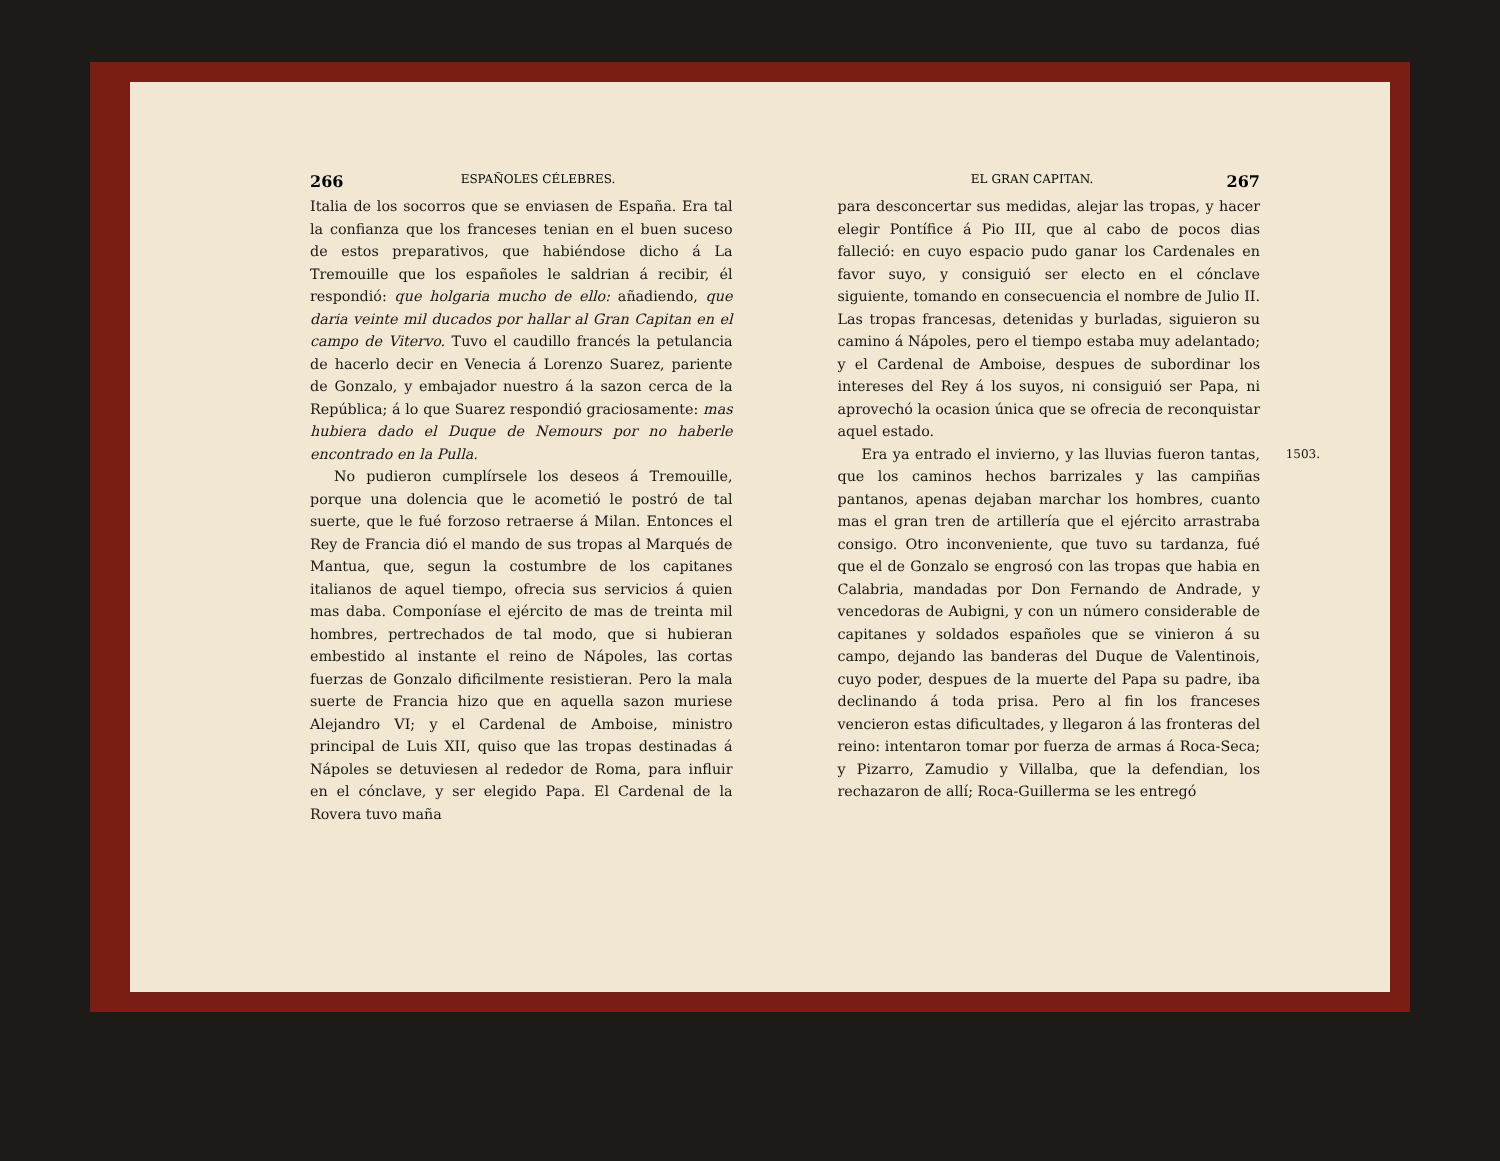266 ESPAÑOLES CÉLEBRES.
Italia de los socorros que se enviasen de España. Era tal la confianza que los franceses tenian en el buen suceso de estos preparativos, que habiéndose dicho á La Tremouille que los españoles le saldrian á recibir, él respondió: que holgaria mucho de ello: añadiendo, que daria veinte mil ducados por hallar al Gran Capitan en el campo de Vitervo. Tuvo el caudillo francés la petulancia de hacerlo decir en Venecia á Lorenzo Suarez, pariente de Gonzalo, y embajador nuestro á la sazon cerca de la República; á lo que Suarez respondió graciosamente: mas hubiera dado el Duque de Nemours por no haberle encontrado en la Pulla.
No pudieron cumplírsele los deseos á Tremouille, porque una dolencia que le acometió le postró de tal suerte, que le fué forzoso retraerse á Milan. Entonces el Rey de Francia dió el mando de sus tropas al Marqués de Mantua, que, segun la costumbre de los capitanes italianos de aquel tiempo, ofrecia sus servicios á quien mas daba. Componíase el ejército de mas de treinta mil hombres, pertrechados de tal modo, que si hubieran embestido al instante el reino de Nápoles, las cortas fuerzas de Gonzalo dificilmente resistieran. Pero la mala suerte de Francia hizo que en aquella sazon muriese Alejandro VI; y el Cardenal de Amboise, ministro principal de Luis XII, quiso que las tropas destinadas á Nápoles se detuviesen al rededor de Roma, para influir en el cónclave, y ser elegido Papa. El Cardenal de la Rovera tuvo maña
EL GRAN CAPITAN. 267
para desconcertar sus medidas, alejar las tropas, y hacer elegir Pontífice á Pio III, que al cabo de pocos dias falleció: en cuyo espacio pudo ganar los Cardenales en favor suyo, y consiguió ser electo en el cónclave siguiente, tomando en consecuencia el nombre de Julio II. Las tropas francesas, detenidas y burladas, siguieron su camino á Nápoles, pero el tiempo estaba muy adelantado; y el Cardenal de Amboise, despues de subordinar los intereses del Rey á los suyos, ni consiguió ser Papa, ni aprovechó la ocasion única que se ofrecia de reconquistar aquel estado.
1503. Era ya entrado el invierno, y las lluvias fueron tantas, que los caminos hechos barrizales y las campiñas pantanos, apenas dejaban marchar los hombres, cuanto mas el gran tren de artillería que el ejército arrastraba consigo. Otro inconveniente, que tuvo su tardanza, fué que el de Gonzalo se engrosó con las tropas que habia en Calabria, mandadas por Don Fernando de Andrade, y vencedoras de Aubigni, y con un número considerable de capitanes y soldados españoles que se vinieron á su campo, dejando las banderas del Duque de Valentinois, cuyo poder, despues de la muerte del Papa su padre, iba declinando á toda prisa. Pero al fin los franceses vencieron estas dificultades, y llegaron á las fronteras del reino: intentaron tomar por fuerza de armas á Roca-Seca; y Pizarro, Zamudio y Villalba, que la defendian, los rechazaron de allí; Roca-Guillerma se les entregó